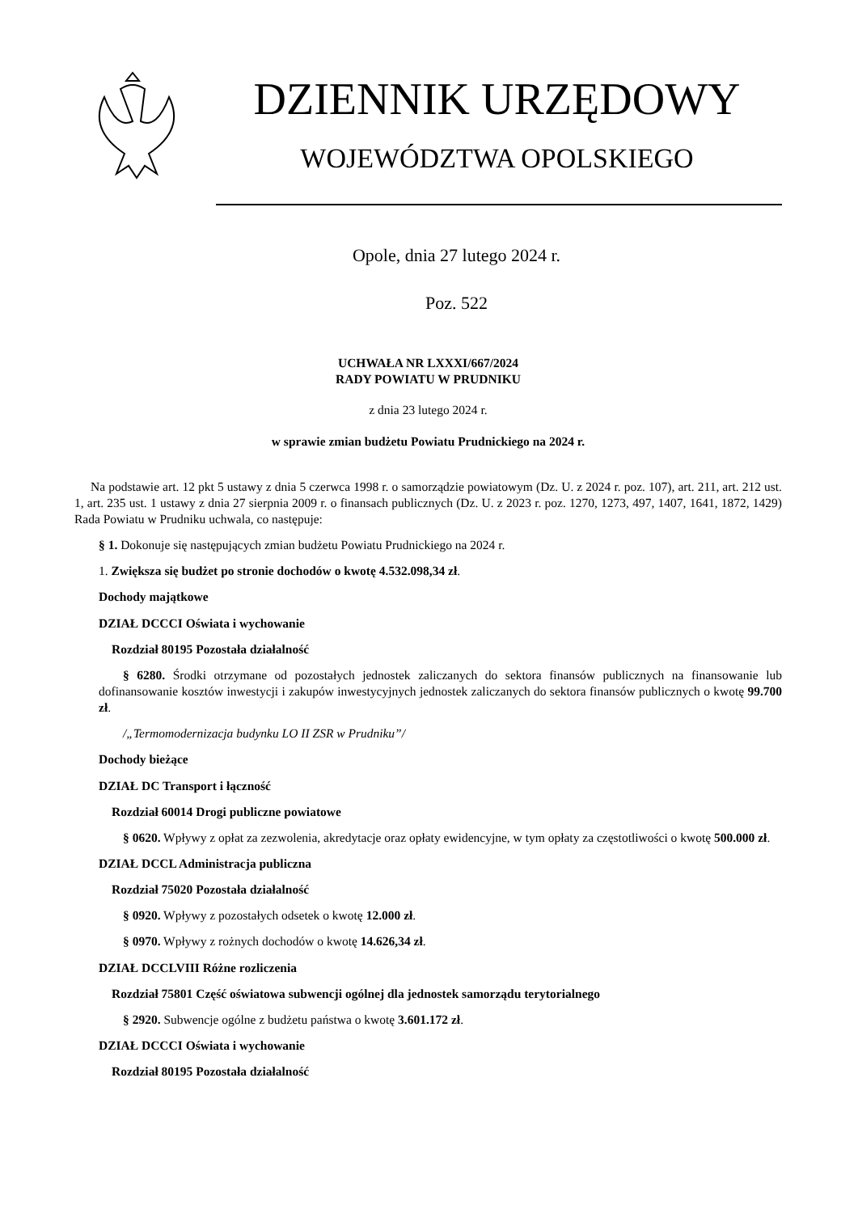DZIENNIK URZĘDOWY
WOJEWÓDZTWA OPOLSKIEGO
Opole, dnia 27 lutego 2024 r.
Poz. 522
UCHWAŁA NR LXXXI/667/2024
RADY POWIATU W PRUDNIKU
z dnia 23 lutego 2024 r.
w sprawie zmian budżetu Powiatu Prudnickiego na 2024 r.
Na podstawie art. 12 pkt 5 ustawy z dnia 5 czerwca 1998 r. o samorządzie powiatowym (Dz. U. z 2024 r. poz. 107), art. 211, art. 212 ust. 1, art. 235 ust. 1 ustawy z dnia 27 sierpnia 2009 r. o finansach publicznych (Dz. U. z 2023 r. poz. 1270, 1273, 497, 1407, 1641, 1872, 1429) Rada Powiatu w Prudniku uchwala, co następuje:
§ 1. Dokonuje się następujących zmian budżetu Powiatu Prudnickiego na 2024 r.
1. Zwiększa się budżet po stronie dochodów o kwotę 4.532.098,34 zł.
Dochody majątkowe
DZIAŁ DCCCI Oświata i wychowanie
Rozdział 80195 Pozostała działalność
§ 6280. Środki otrzymane od pozostałych jednostek zaliczanych do sektora finansów publicznych na finansowanie lub dofinansowanie kosztów inwestycji i zakupów inwestycyjnych jednostek zaliczanych do sektora finansów publicznych o kwotę 99.700 zł.
/„Termomodernizacja budynku LO II ZSR w Prudniku”/
Dochody bieżące
DZIAŁ DC Transport i łączność
Rozdział 60014 Drogi publiczne powiatowe
§ 0620. Wpływy z opłat za zezwolenia, akredytacje oraz opłaty ewidencyjne, w tym opłaty za częstotliwości o kwotę 500.000 zł.
DZIAŁ DCCL Administracja publiczna
Rozdział 75020 Pozostała działalność
§ 0920. Wpływy z pozostałych odsetek o kwotę 12.000 zł.
§ 0970. Wpływy z rożnych dochodów o kwotę 14.626,34 zł.
DZIAŁ DCCLVIII Różne rozliczenia
Rozdział 75801 Część oświatowa subwencji ogólnej dla jednostek samorządu terytorialnego
§ 2920. Subwencje ogólne z budżetu państwa o kwotę 3.601.172 zł.
DZIAŁ DCCCI Oświata i wychowanie
Rozdział 80195 Pozostała działalność